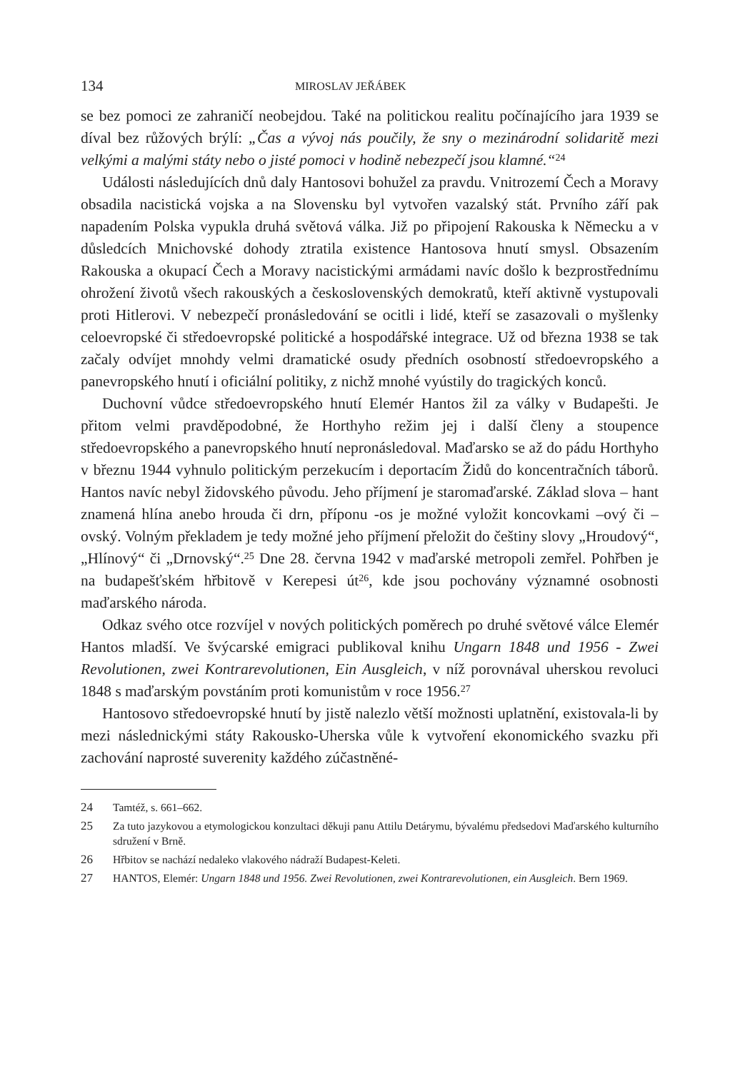134 MIROSLAV JEŘÁBEK
se bez pomoci ze zahraničí neobejdou. Také na politickou realitu počínajícího jara 1939 se díval bez růžových brýlí: „Čas a vývoj nás poučily, že sny o mezinárodní solidaritě mezi velkými a malými státy nebo o jisté pomoci v hodině nebezpečí jsou klamné.“<sup>24</sup>
Události následujících dnů daly Hantosovi bohužel za pravdu. Vnitrozemí Čech a Moravy obsadila nacistická vojska a na Slovensku byl vytvořen vazalský stát. Prvního září pak napadením Polska vypukla druhá světová válka. Již po připojení Rakouska k Německu a v důsledcích Mnichovské dohody ztratila existence Hantosova hnutí smysl. Obsazením Rakouska a okupací Čech a Moravy nacistickými armádami navíc došlo k bezprostřednímu ohrožení životů všech rakouských a československých demokratů, kteří aktivně vystupovali proti Hitlerovi. V nebezpečí pronásledování se ocitli i lidé, kteří se zasazovali o myšlenky celoevropské či středoevropské politické a hospodářské integrace. Už od března 1938 se tak začaly odvíjet mnohdy velmi dramatické osudy předních osobností středoevropského a panevropského hnutí i oficiální politiky, z nichž mnohé vyústily do tragických konců.
Duchovní vůdce středoevropského hnutí Elemér Hantos žil za války v Budapešti. Je přitom velmi pravděpodobné, že Horthyho režim jej i další členy a stoupence středoevropského a panevropského hnutí nepronásledoval. Maďarsko se až do pádu Horthyho v březnu 1944 vyhnulo politickým perzekucím i deportacím Židů do koncentračních táborů. Hantos navíc nebyl židovského původu. Jeho příjmení je staromaďarské. Základ slova – hant znamená hlína anebo hrouda či drn, příponu -os je možné vyložit koncovkami –ový či –ovský. Volným překladem je tedy možné jeho příjmení přeložit do češtiny slovy „Hroudový“, „Hlínový“ či „Drnovský“.<sup>25</sup> Dne 28. června 1942 v maďarské metropoli zemřel. Pohřben je na budapešťském hřbitově v Kerepesi út<sup>26</sup>, kde jsou pochovány významné osobnosti maďarského národa.
Odkaz svého otce rozvíjel v nových politických poměrech po druhé světové válce Elemér Hantos mladší. Ve švýcarské emigraci publikoval knihu Ungarn 1848 und 1956 - Zwei Revolutionen, zwei Kontrarevolutionen, Ein Ausgleich, v níž porovnával uherskou revoluci 1848 s maďarským povstáním proti komunistům v roce 1956.<sup>27</sup>
Hantosovo středoevropské hnutí by jistě nalezlo větší možnosti uplatnění, existovala-li by mezi následnickými státy Rakousko-Uherska vůle k vytvoření ekonomického svazku při zachování naprosté suverenity každého zúčastněné-
24 Tamtéž, s. 661–662.
25 Za tuto jazykovou a etymologickou konzultaci děkuji panu Attilu Detárymu, bývalému předsedovi Maďarského kulturního sdružení v Brně.
26 Hřbitov se nachází nedaleko vlakového nádraží Budapest-Keleti.
27 HANTOS, Elemér: Ungarn 1848 und 1956. Zwei Revolutionen, zwei Kontrarevolutionen, ein Ausgleich. Bern 1969.